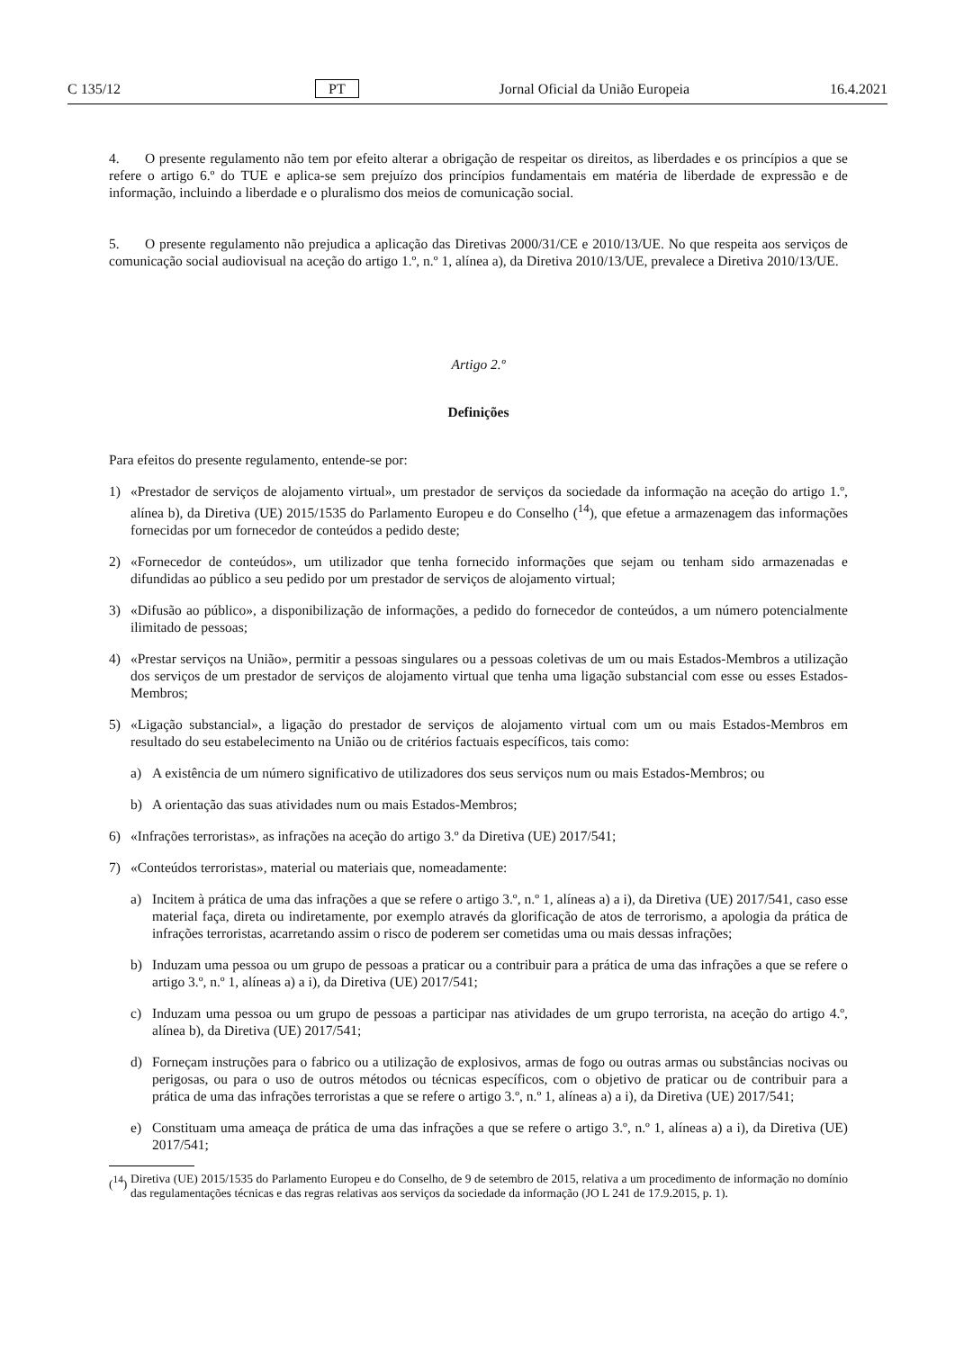C 135/12 PT Jornal Oficial da União Europeia 16.4.2021
4. O presente regulamento não tem por efeito alterar a obrigação de respeitar os direitos, as liberdades e os princípios a que se refere o artigo 6.º do TUE e aplica-se sem prejuízo dos princípios fundamentais em matéria de liberdade de expressão e de informação, incluindo a liberdade e o pluralismo dos meios de comunicação social.
5. O presente regulamento não prejudica a aplicação das Diretivas 2000/31/CE e 2010/13/UE. No que respeita aos serviços de comunicação social audiovisual na aceção do artigo 1.º, n.º 1, alínea a), da Diretiva 2010/13/UE, prevalece a Diretiva 2010/13/UE.
Artigo 2.º
Definições
Para efeitos do presente regulamento, entende-se por:
1) «Prestador de serviços de alojamento virtual», um prestador de serviços da sociedade da informação na aceção do artigo 1.º, alínea b), da Diretiva (UE) 2015/1535 do Parlamento Europeu e do Conselho (<sup>14</sup>), que efetue a armazenagem das informações fornecidas por um fornecedor de conteúdos a pedido deste;
2) «Fornecedor de conteúdos», um utilizador que tenha fornecido informações que sejam ou tenham sido armazenadas e difundidas ao público a seu pedido por um prestador de serviços de alojamento virtual;
3) «Difusão ao público», a disponibilização de informações, a pedido do fornecedor de conteúdos, a um número potencialmente ilimitado de pessoas;
4) «Prestar serviços na União», permitir a pessoas singulares ou a pessoas coletivas de um ou mais Estados-Membros a utilização dos serviços de um prestador de serviços de alojamento virtual que tenha uma ligação substancial com esse ou esses Estados-Membros;
5) «Ligação substancial», a ligação do prestador de serviços de alojamento virtual com um ou mais Estados-Membros em resultado do seu estabelecimento na União ou de critérios factuais específicos, tais como:
a) A existência de um número significativo de utilizadores dos seus serviços num ou mais Estados-Membros; ou
b) A orientação das suas atividades num ou mais Estados-Membros;
6) «Infrações terroristas», as infrações na aceção do artigo 3.º da Diretiva (UE) 2017/541;
7) «Conteúdos terroristas», material ou materiais que, nomeadamente:
a) Incitem à prática de uma das infrações a que se refere o artigo 3.º, n.º 1, alíneas a) a i), da Diretiva (UE) 2017/541, caso esse material faça, direta ou indiretamente, por exemplo através da glorificação de atos de terrorismo, a apologia da prática de infrações terroristas, acarretando assim o risco de poderem ser cometidas uma ou mais dessas infrações;
b) Induzam uma pessoa ou um grupo de pessoas a praticar ou a contribuir para a prática de uma das infrações a que se refere o artigo 3.º, n.º 1, alíneas a) a i), da Diretiva (UE) 2017/541;
c) Induzam uma pessoa ou um grupo de pessoas a participar nas atividades de um grupo terrorista, na aceção do artigo 4.º, alínea b), da Diretiva (UE) 2017/541;
d) Forneçam instruções para o fabrico ou a utilização de explosivos, armas de fogo ou outras armas ou substâncias nocivas ou perigosas, ou para o uso de outros métodos ou técnicas específicos, com o objetivo de praticar ou de contribuir para a prática de uma das infrações terroristas a que se refere o artigo 3.º, n.º 1, alíneas a) a i), da Diretiva (UE) 2017/541;
e) Constituam uma ameaça de prática de uma das infrações a que se refere o artigo 3.º, n.º 1, alíneas a) a i), da Diretiva (UE) 2017/541;
(<sup>14</sup>)
Diretiva (UE) 2015/1535 do Parlamento Europeu e do Conselho, de 9 de setembro de 2015, relativa a um procedimento de informação no domínio das regulamentações técnicas e das regras relativas aos serviços da sociedade da informação (JO L 241 de 17.9.2015, p. 1).